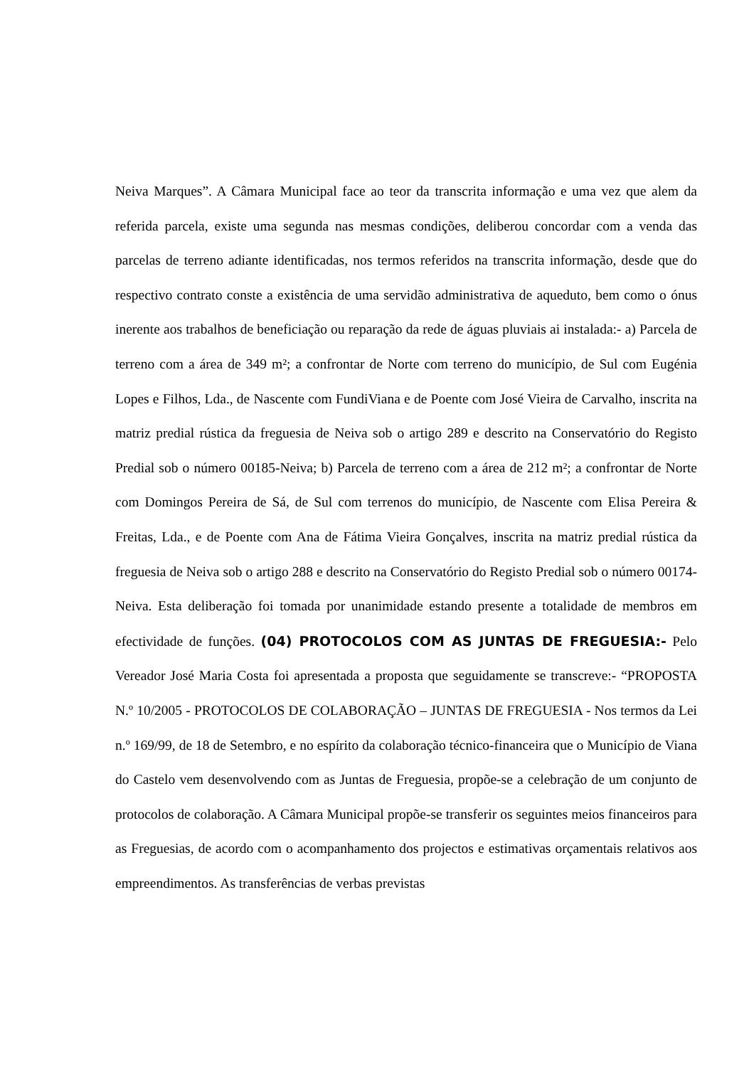Neiva Marques”. A Câmara Municipal face ao teor da transcrita informação e uma vez que alem da referida parcela, existe uma segunda nas mesmas condições, deliberou concordar com a venda das parcelas de terreno adiante identificadas, nos termos referidos na transcrita informação, desde que do respectivo contrato conste a existência de uma servidão administrativa de aqueduto, bem como o ónus inerente aos trabalhos de beneficiação ou reparação da rede de águas pluviais ai instalada:- a) Parcela de terreno com a área de 349 m²; a confrontar de Norte com terreno do município, de Sul com Eugénia Lopes e Filhos, Lda., de Nascente com FundiViana e de Poente com José Vieira de Carvalho, inscrita na matriz predial rústica da freguesia de Neiva sob o artigo 289 e descrito na Conservatório do Registo Predial sob o número 00185-Neiva; b) Parcela de terreno com a área de 212 m²; a confrontar de Norte com Domingos Pereira de Sá, de Sul com terrenos do município, de Nascente com Elisa Pereira & Freitas, Lda., e de Poente com Ana de Fátima Vieira Gonçalves, inscrita na matriz predial rústica da freguesia de Neiva sob o artigo 288 e descrito na Conservatório do Registo Predial sob o número 00174-Neiva. Esta deliberação foi tomada por unanimidade estando presente a totalidade de membros em efectividade de funções. (04) PROTOCOLOS COM AS JUNTAS DE FREGUESIA:- Pelo Vereador José Maria Costa foi apresentada a proposta que seguidamente se transcreve:- “PROPOSTA N.º 10/2005 - PROTOCOLOS DE COLABORAÇÃO – JUNTAS DE FREGUESIA - Nos termos da Lei n.º 169/99, de 18 de Setembro, e no espírito da colaboração técnico-financeira que o Município de Viana do Castelo vem desenvolvendo com as Juntas de Freguesia, propõe-se a celebração de um conjunto de protocolos de colaboração. A Câmara Municipal propõe-se transferir os seguintes meios financeiros para as Freguesias, de acordo com o acompanhamento dos projectos e estimativas orçamentais relativos aos empreendimentos. As transferências de verbas previstas